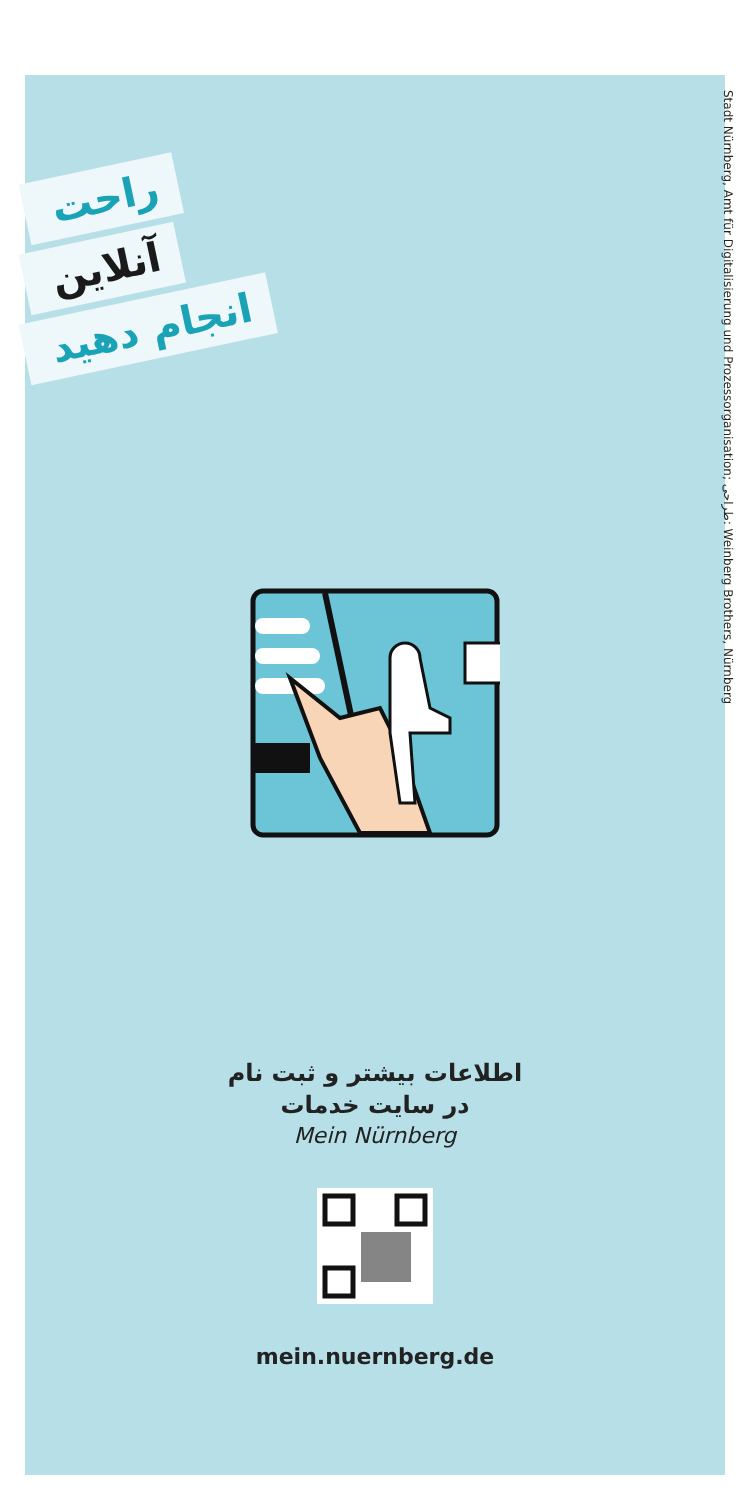راحت
آنلاین
انجام دهید
Stadt Nürnberg, Amt für Digitalisierung und Prozessorganisation; طراحی: Weinberg Brothers, Nürnberg
اطلاعات بیشتر و ثبت نام
در سایت خدمات
Mein Nürnberg
mein.nuernberg.de